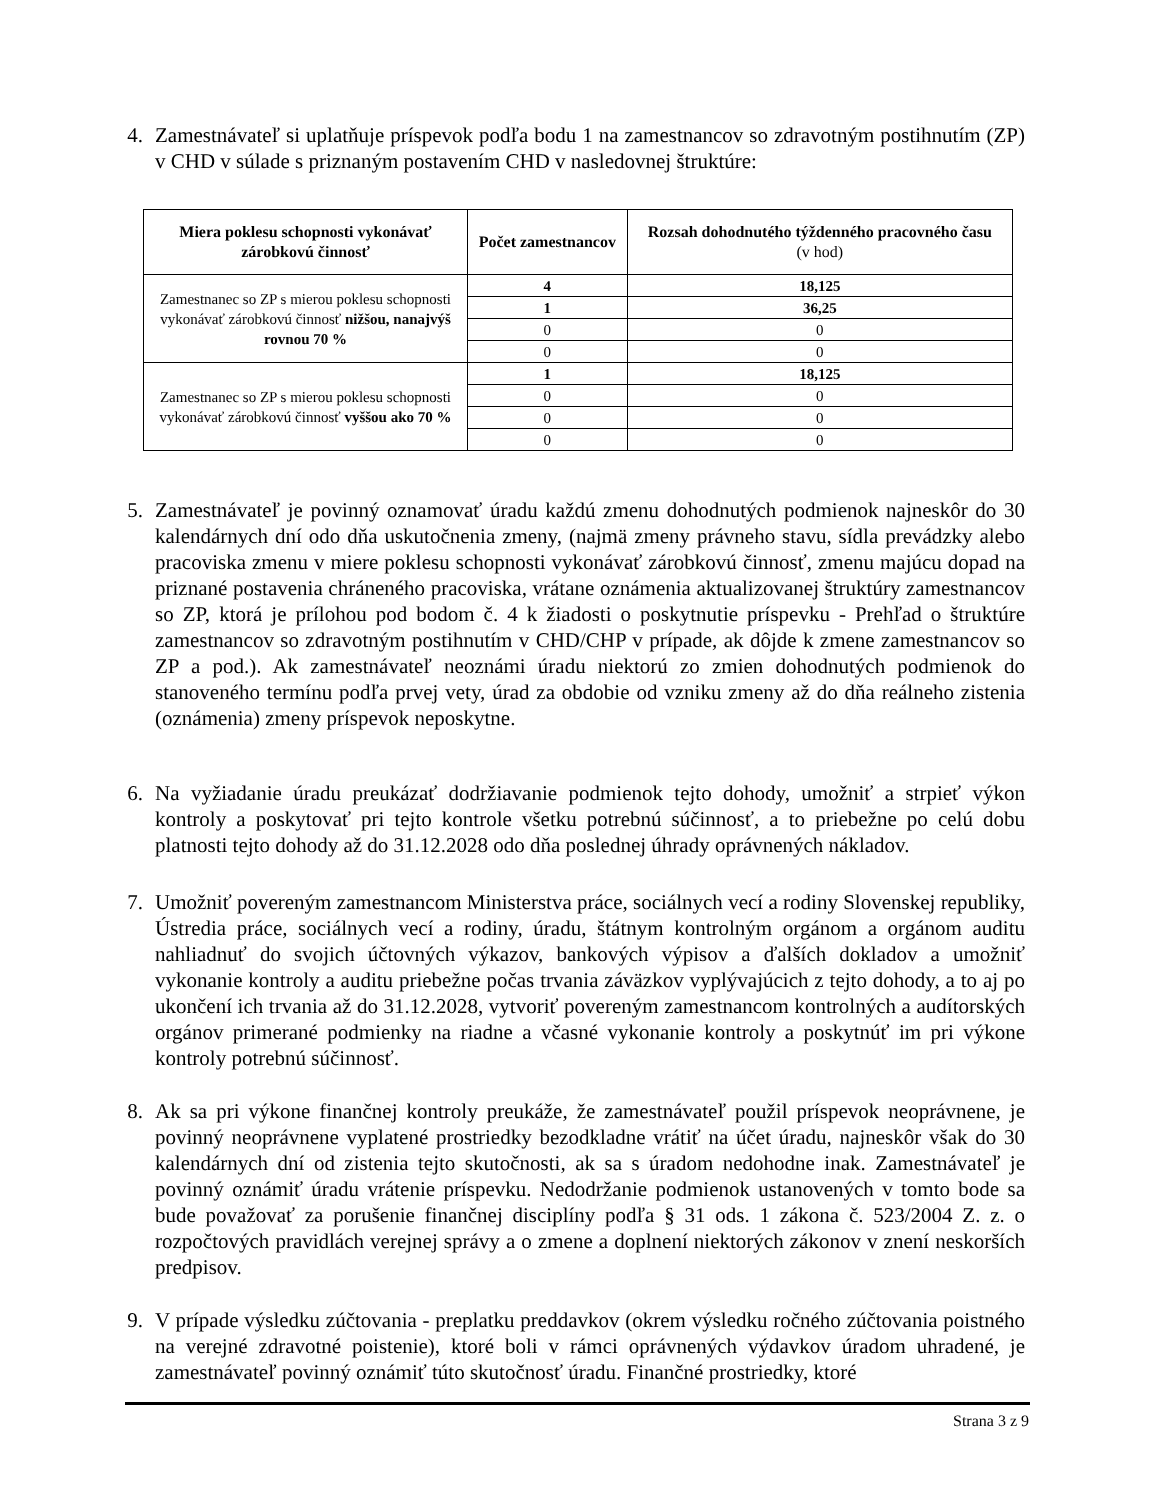4.
Zamestnávateľ si uplatňuje príspevok podľa bodu 1 na zamestnancov so zdravotným postihnutím (ZP) v CHD v súlade s priznaným postavením CHD v nasledovnej štruktúre:
| Miera poklesu schopnosti vykonávať zárobkovú činnosť | Počet zamestnancov | Rozsah dohodnutého týždenného pracovného času (v hod) |
| --- | --- | --- |
| Zamestnanec so ZP s mierou poklesu schopnosti vykonávať zárobkovú činnosť nižšou, nanajvýš rovnou 70 % | 4 | 18,125 |
| | 1 | 36,25 |
| | 0 | 0 |
| | 0 | 0 |
| Zamestnanec so ZP s mierou poklesu schopnosti vykonávať zárobkovú činnosť vyššou ako 70 % | 1 | 18,125 |
| | 0 | 0 |
| | 0 | 0 |
| | 0 | 0 |
5.
Zamestnávateľ je povinný oznamovať úradu každú zmenu dohodnutých podmienok najneskôr do 30 kalendárnych dní odo dňa uskutočnenia zmeny, (najmä zmeny právneho stavu, sídla prevádzky alebo pracoviska zmenu v miere poklesu schopnosti vykonávať zárobkovú činnosť, zmenu majúcu dopad na priznané postavenia chráneného pracoviska, vrátane oznámenia aktualizovanej štruktúry zamestnancov so ZP, ktorá je prílohou pod bodom č. 4 k žiadosti o poskytnutie príspevku - Prehľad o štruktúre zamestnancov so zdravotným postihnutím v CHD/CHP v prípade, ak dôjde k zmene zamestnancov so ZP a pod.). Ak zamestnávateľ neoznámi úradu niektorú zo zmien dohodnutých podmienok do stanoveného termínu podľa prvej vety, úrad za obdobie od vzniku zmeny až do dňa reálneho zistenia (oznámenia) zmeny príspevok neposkytne.
6.
Na vyžiadanie úradu preukázať dodržiavanie podmienok tejto dohody, umožniť a strpieť výkon kontroly a poskytovať pri tejto kontrole všetku potrebnú súčinnosť, a to priebežne po celú dobu platnosti tejto dohody až do 31.12.2028 odo dňa poslednej úhrady oprávnených nákladov.
7.
Umožniť povereným zamestnancom Ministerstva práce, sociálnych vecí a rodiny Slovenskej republiky, Ústredia práce, sociálnych vecí a rodiny, úradu, štátnym kontrolným orgánom a orgánom auditu nahliadnuť do svojich účtovných výkazov, bankových výpisov a ďalších dokladov a umožniť vykonanie kontroly a auditu priebežne počas trvania záväzkov vyplývajúcich z tejto dohody, a to aj po ukončení ich trvania až do 31.12.2028, vytvoriť povereným zamestnancom kontrolných a audítorských orgánov primerané podmienky na riadne a včasné vykonanie kontroly a poskytnúť im pri výkone kontroly potrebnú súčinnosť.
8.
Ak sa pri výkone finančnej kontroly preukáže, že zamestnávateľ použil príspevok neoprávnene, je povinný neoprávnene vyplatené prostriedky bezodkladne vrátiť na účet úradu, najneskôr však do 30 kalendárnych dní od zistenia tejto skutočnosti, ak sa s úradom nedohodne inak. Zamestnávateľ je povinný oznámiť úradu vrátenie príspevku. Nedodržanie podmienok ustanovených v tomto bode sa bude považovať za porušenie finančnej disciplíny podľa § 31 ods. 1 zákona č. 523/2004 Z. z. o rozpočtových pravidlách verejnej správy a o zmene a doplnení niektorých zákonov v znení neskorších predpisov.
9.
V prípade výsledku zúčtovania - preplatku preddavkov (okrem výsledku ročného zúčtovania poistného na verejné zdravotné poistenie), ktoré boli v rámci oprávnených výdavkov úradom uhradené, je zamestnávateľ povinný oznámiť túto skutočnosť úradu. Finančné prostriedky, ktoré
Strana 3 z 9